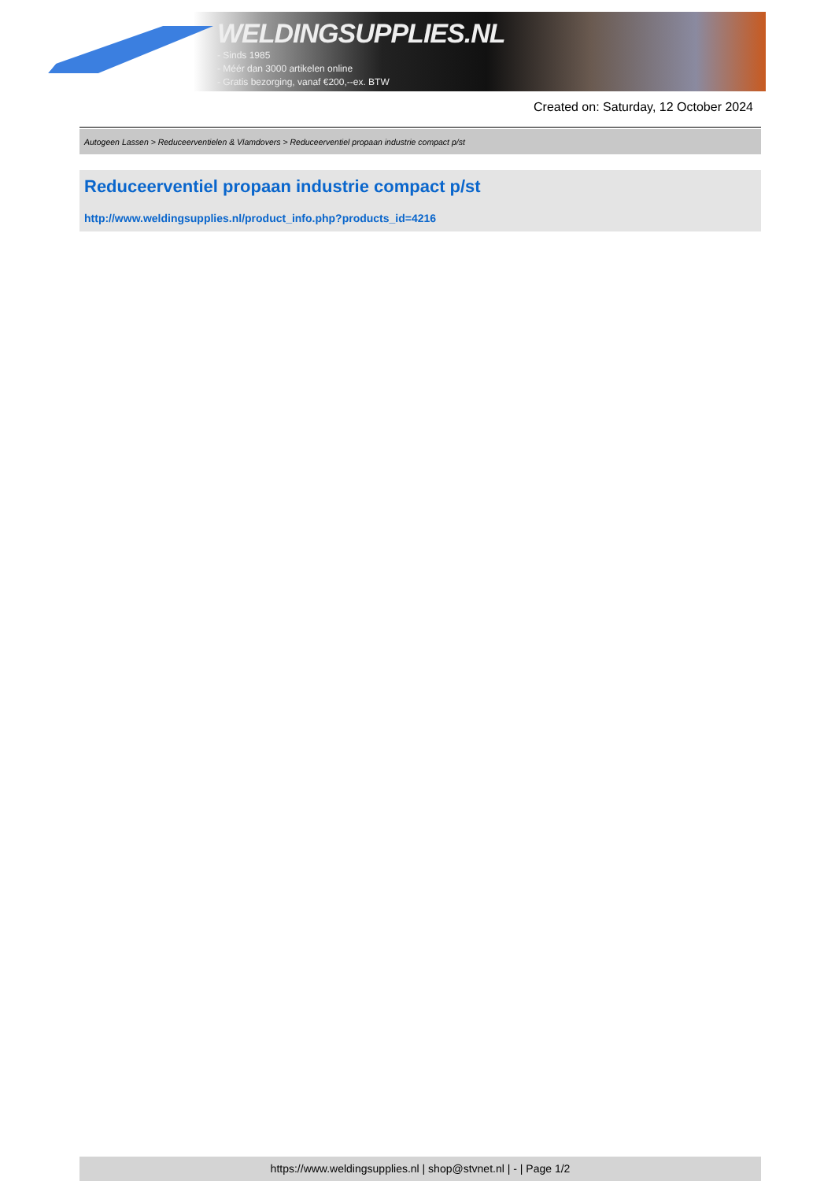WELDINGSUPPLIES.NL
- Sinds 1985
- Méér dan 3000 artikelen online
- Gratis bezorging, vanaf €200,--ex. BTW
Created on: Saturday, 12 October 2024
Autogeen Lassen > Reduceerventielen & Vlamdovers > Reduceerventiel propaan industrie compact p/st
Reduceerventiel propaan industrie compact p/st
http://www.weldingsupplies.nl/product_info.php?products_id=4216
https://www.weldingsupplies.nl | shop@stvnet.nl | - | Page 1/2